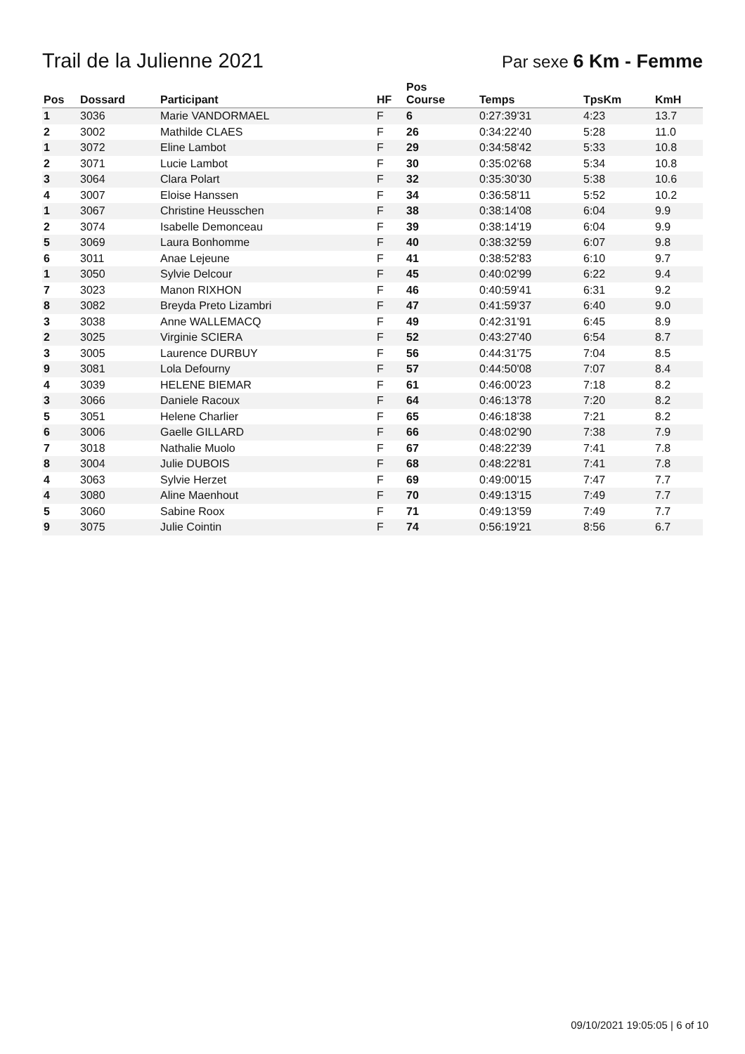Trail de la Julienne 2021
Par sexe 6 Km - Femme
| Pos | Dossard | Participant | HF | Pos Course | Temps | TpsKm | KmH |
| --- | --- | --- | --- | --- | --- | --- | --- |
| 1 | 3036 | Marie VANDORMAEL | F | 6 | 0:27:39'31 | 4:23 | 13.7 |
| 2 | 3002 | Mathilde CLAES | F | 26 | 0:34:22'40 | 5:28 | 11.0 |
| 1 | 3072 | Eline Lambot | F | 29 | 0:34:58'42 | 5:33 | 10.8 |
| 2 | 3071 | Lucie Lambot | F | 30 | 0:35:02'68 | 5:34 | 10.8 |
| 3 | 3064 | Clara Polart | F | 32 | 0:35:30'30 | 5:38 | 10.6 |
| 4 | 3007 | Eloise Hanssen | F | 34 | 0:36:58'11 | 5:52 | 10.2 |
| 1 | 3067 | Christine Heusschen | F | 38 | 0:38:14'08 | 6:04 | 9.9 |
| 2 | 3074 | Isabelle Demonceau | F | 39 | 0:38:14'19 | 6:04 | 9.9 |
| 5 | 3069 | Laura Bonhomme | F | 40 | 0:38:32'59 | 6:07 | 9.8 |
| 6 | 3011 | Anae Lejeune | F | 41 | 0:38:52'83 | 6:10 | 9.7 |
| 1 | 3050 | Sylvie Delcour | F | 45 | 0:40:02'99 | 6:22 | 9.4 |
| 7 | 3023 | Manon RIXHON | F | 46 | 0:40:59'41 | 6:31 | 9.2 |
| 8 | 3082 | Breyda Preto Lizambri | F | 47 | 0:41:59'37 | 6:40 | 9.0 |
| 3 | 3038 | Anne WALLEMACQ | F | 49 | 0:42:31'91 | 6:45 | 8.9 |
| 2 | 3025 | Virginie SCIERA | F | 52 | 0:43:27'40 | 6:54 | 8.7 |
| 3 | 3005 | Laurence DURBUY | F | 56 | 0:44:31'75 | 7:04 | 8.5 |
| 9 | 3081 | Lola Defourny | F | 57 | 0:44:50'08 | 7:07 | 8.4 |
| 4 | 3039 | HELENE BIEMAR | F | 61 | 0:46:00'23 | 7:18 | 8.2 |
| 3 | 3066 | Daniele Racoux | F | 64 | 0:46:13'78 | 7:20 | 8.2 |
| 5 | 3051 | Helene Charlier | F | 65 | 0:46:18'38 | 7:21 | 8.2 |
| 6 | 3006 | Gaelle GILLARD | F | 66 | 0:48:02'90 | 7:38 | 7.9 |
| 7 | 3018 | Nathalie Muolo | F | 67 | 0:48:22'39 | 7:41 | 7.8 |
| 8 | 3004 | Julie DUBOIS | F | 68 | 0:48:22'81 | 7:41 | 7.8 |
| 4 | 3063 | Sylvie Herzet | F | 69 | 0:49:00'15 | 7:47 | 7.7 |
| 4 | 3080 | Aline Maenhout | F | 70 | 0:49:13'15 | 7:49 | 7.7 |
| 5 | 3060 | Sabine Roox | F | 71 | 0:49:13'59 | 7:49 | 7.7 |
| 9 | 3075 | Julie Cointin | F | 74 | 0:56:19'21 | 8:56 | 6.7 |
09/10/2021 19:05:05 | 6 of 10